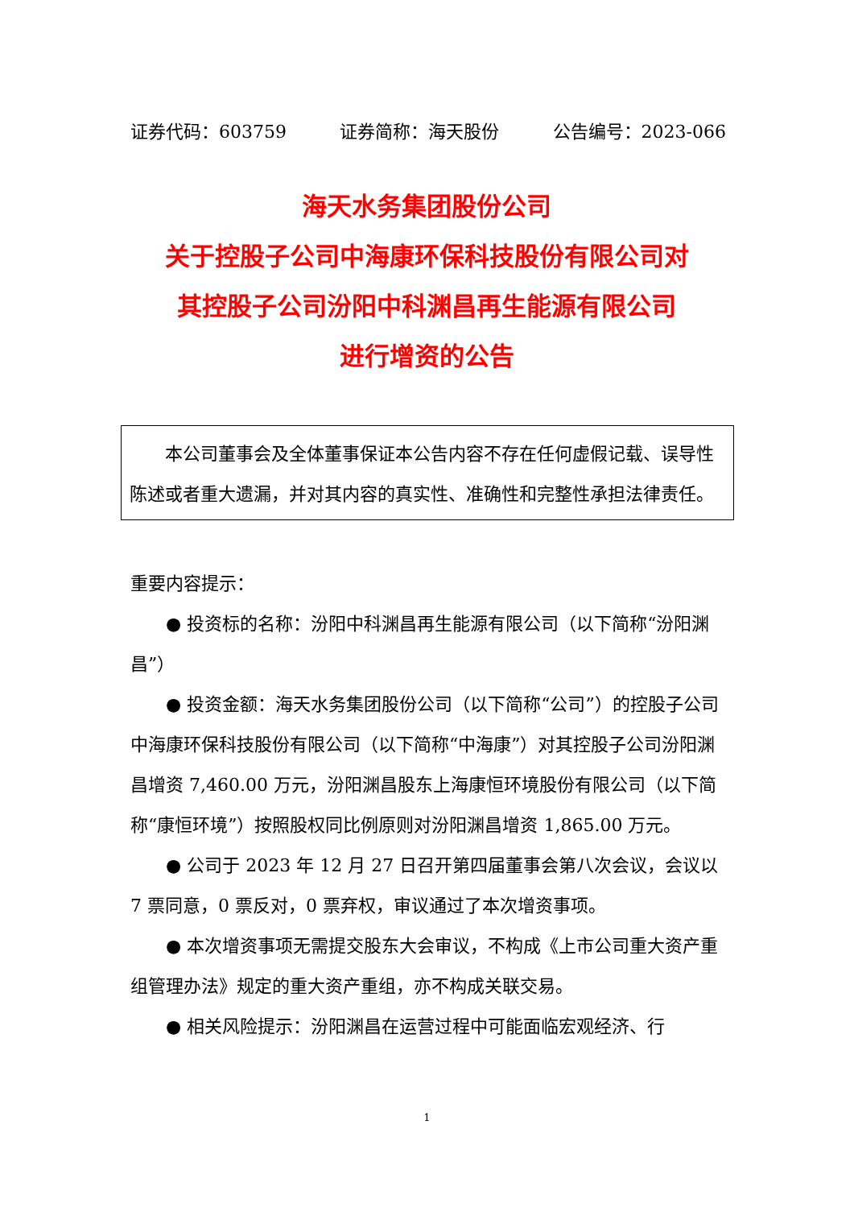证券代码：603759 证券简称：海天股份 公告编号：2023-066
海天水务集团股份公司
关于控股子公司中海康环保科技股份有限公司对
其控股子公司汾阳中科渊昌再生能源有限公司
进行增资的公告
本公司董事会及全体董事保证本公告内容不存在任何虚假记载、误导性陈述或者重大遗漏，并对其内容的真实性、准确性和完整性承担法律责任。
重要内容提示：
● 投资标的名称：汾阳中科渊昌再生能源有限公司（以下简称“汾阳渊昌”）
● 投资金额：海天水务集团股份公司（以下简称“公司”）的控股子公司中海康环保科技股份有限公司（以下简称“中海康”）对其控股子公司汾阳渊昌增资 7,460.00 万元，汾阳渊昌股东上海康恒环境股份有限公司（以下简称“康恒环境”）按照股权同比例原则对汾阳渊昌增资 1,865.00 万元。
● 公司于 2023 年 12 月 27 日召开第四届董事会第八次会议，会议以 7 票同意，0 票反对，0 票弃权，审议通过了本次增资事项。
● 本次增资事项无需提交股东大会审议，不构成《上市公司重大资产重组管理办法》规定的重大资产重组，亦不构成关联交易。
● 相关风险提示：汾阳渊昌在运营过程中可能面临宏观经济、行
1